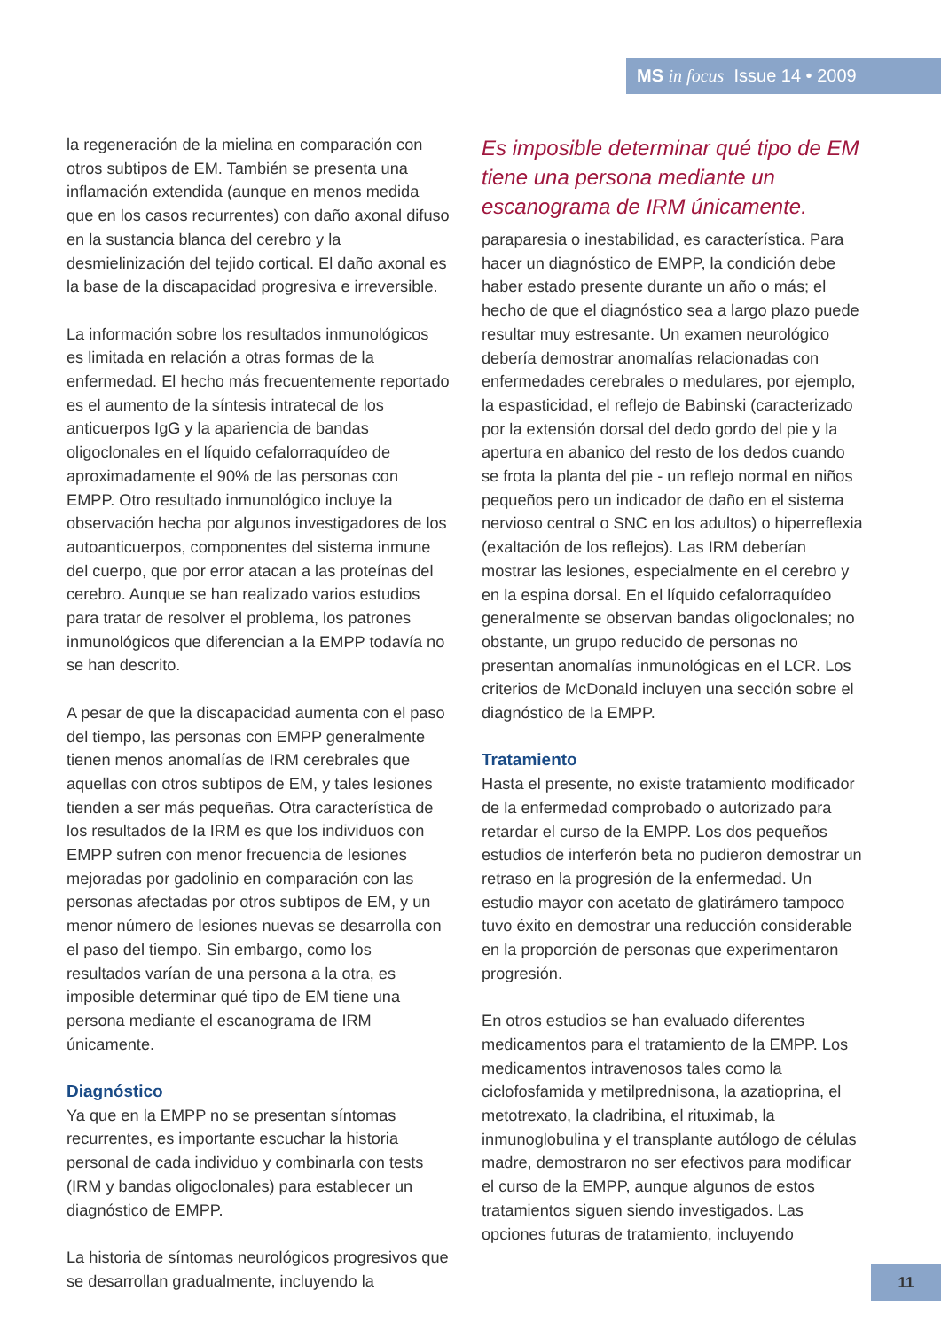MS in focus Issue 14 • 2009
la regeneración de la mielina en comparación con otros subtipos de EM. También se presenta una inflamación extendida (aunque en menos medida que en los casos recurrentes) con daño axonal difuso en la sustancia blanca del cerebro y la desmielinización del tejido cortical. El daño axonal es la base de la discapacidad progresiva e irreversible.
La información sobre los resultados inmunológicos es limitada en relación a otras formas de la enfermedad. El hecho más frecuentemente reportado es el aumento de la síntesis intratecal de los anticuerpos IgG y la apariencia de bandas oligoclonales en el líquido cefalorraquídeo de aproximadamente el 90% de las personas con EMPP. Otro resultado inmunológico incluye la observación hecha por algunos investigadores de los autoanticuerpos, componentes del sistema inmune del cuerpo, que por error atacan a las proteínas del cerebro. Aunque se han realizado varios estudios para tratar de resolver el problema, los patrones inmunológicos que diferencian a la EMPP todavía no se han descrito.
A pesar de que la discapacidad aumenta con el paso del tiempo, las personas con EMPP generalmente tienen menos anomalías de IRM cerebrales que aquellas con otros subtipos de EM, y tales lesiones tienden a ser más pequeñas. Otra característica de los resultados de la IRM es que los individuos con EMPP sufren con menor frecuencia de lesiones mejoradas por gadolinio en comparación con las personas afectadas por otros subtipos de EM, y un menor número de lesiones nuevas se desarrolla con el paso del tiempo. Sin embargo, como los resultados varían de una persona a la otra, es imposible determinar qué tipo de EM tiene una persona mediante el escanograma de IRM únicamente.
Diagnóstico
Ya que en la EMPP no se presentan síntomas recurrentes, es importante escuchar la historia personal de cada individuo y combinarla con tests (IRM y bandas oligoclonales) para establecer un diagnóstico de EMPP.
La historia de síntomas neurológicos progresivos que se desarrollan gradualmente, incluyendo la
Es imposible determinar qué tipo de EM tiene una persona mediante un escanograma de IRM únicamente.
paraparesia o inestabilidad, es característica. Para hacer un diagnóstico de EMPP, la condición debe haber estado presente durante un año o más; el hecho de que el diagnóstico sea a largo plazo puede resultar muy estresante. Un examen neurológico debería demostrar anomalías relacionadas con enfermedades cerebrales o medulares, por ejemplo, la espasticidad, el reflejo de Babinski (caracterizado por la extensión dorsal del dedo gordo del pie y la apertura en abanico del resto de los dedos cuando se frota la planta del pie - un reflejo normal en niños pequeños pero un indicador de daño en el sistema nervioso central o SNC en los adultos) o hiperreflexia (exaltación de los reflejos). Las IRM deberían mostrar las lesiones, especialmente en el cerebro y en la espina dorsal. En el líquido cefalorraquídeo generalmente se observan bandas oligoclonales; no obstante, un grupo reducido de personas no presentan anomalías inmunológicas en el LCR. Los criterios de McDonald incluyen una sección sobre el diagnóstico de la EMPP.
Tratamiento
Hasta el presente, no existe tratamiento modificador de la enfermedad comprobado o autorizado para retardar el curso de la EMPP. Los dos pequeños estudios de interferón beta no pudieron demostrar un retraso en la progresión de la enfermedad. Un estudio mayor con acetato de glatirámero tampoco tuvo éxito en demostrar una reducción considerable en la proporción de personas que experimentaron progresión.
En otros estudios se han evaluado diferentes medicamentos para el tratamiento de la EMPP. Los medicamentos intravenosos tales como la ciclofosfamida y metilprednisona, la azatioprina, el metotrexato, la cladribina, el rituximab, la inmunoglobulina y el transplante autólogo de células madre, demostraron no ser efectivos para modificar el curso de la EMPP, aunque algunos de estos tratamientos siguen siendo investigados. Las opciones futuras de tratamiento, incluyendo
11